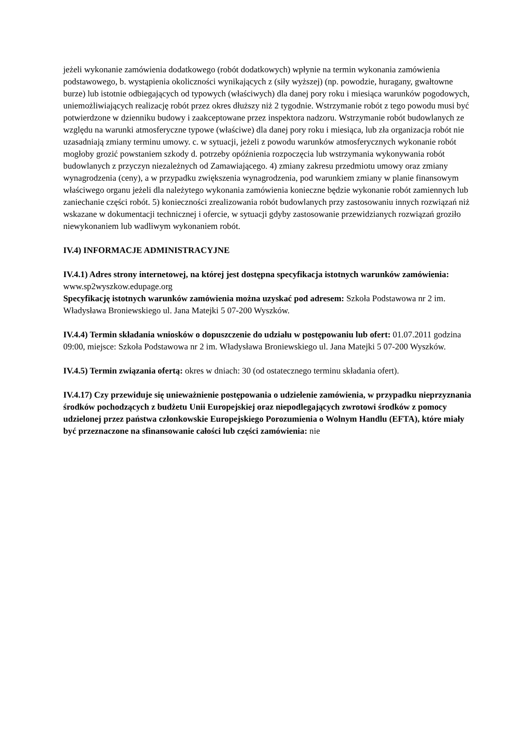jeżeli wykonanie zamówienia dodatkowego (robót dodatkowych) wpłynie na termin wykonania zamówienia podstawowego, b. wystąpienia okoliczności wynikających z (siły wyższej) (np. powodzie, huragany, gwałtowne burze) lub istotnie odbiegających od typowych (właściwych) dla danej pory roku i miesiąca warunków pogodowych, uniemożliwiających realizację robót przez okres dłuższy niż 2 tygodnie. Wstrzymanie robót z tego powodu musi być potwierdzone w dzienniku budowy i zaakceptowane przez inspektora nadzoru. Wstrzymanie robót budowlanych ze względu na warunki atmosferyczne typowe (właściwe) dla danej pory roku i miesiąca, lub zła organizacja robót nie uzasadniają zmiany terminu umowy. c. w sytuacji, jeżeli z powodu warunków atmosferycznych wykonanie robót mogłoby grozić powstaniem szkody d. potrzeby opóźnienia rozpoczęcia lub wstrzymania wykonywania robót budowlanych z przyczyn niezależnych od Zamawiającego. 4) zmiany zakresu przedmiotu umowy oraz zmiany wynagrodzenia (ceny), a w przypadku zwiększenia wynagrodzenia, pod warunkiem zmiany w planie finansowym właściwego organu jeżeli dla należytego wykonania zamówienia konieczne będzie wykonanie robót zamiennych lub zaniechanie części robót. 5) konieczności zrealizowania robót budowlanych przy zastosowaniu innych rozwiązań niż wskazane w dokumentacji technicznej i ofercie, w sytuacji gdyby zastosowanie przewidzianych rozwiązań groziło niewykonaniem lub wadliwym wykonaniem robót.
IV.4) INFORMACJE ADMINISTRACYJNE
IV.4.1) Adres strony internetowej, na której jest dostępna specyfikacja istotnych warunków zamówienia: www.sp2wyszkow.edupage.org
Specyfikację istotnych warunków zamówienia można uzyskać pod adresem: Szkoła Podstawowa nr 2 im. Władysława Broniewskiego ul. Jana Matejki 5 07-200 Wyszków.
IV.4.4) Termin składania wniosków o dopuszczenie do udziału w postępowaniu lub ofert: 01.07.2011 godzina 09:00, miejsce: Szkoła Podstawowa nr 2 im. Władysława Broniewskiego ul. Jana Matejki 5 07-200 Wyszków.
IV.4.5) Termin związania ofertą: okres w dniach: 30 (od ostatecznego terminu składania ofert).
IV.4.17) Czy przewiduje się unieważnienie postępowania o udzielenie zamówienia, w przypadku nieprzyznania środków pochodzących z budżetu Unii Europejskiej oraz niepodlegających zwrotowi środków z pomocy udzielonej przez państwa członkowskie Europejskiego Porozumienia o Wolnym Handlu (EFTA), które miały być przeznaczone na sfinansowanie całości lub części zamówienia: nie